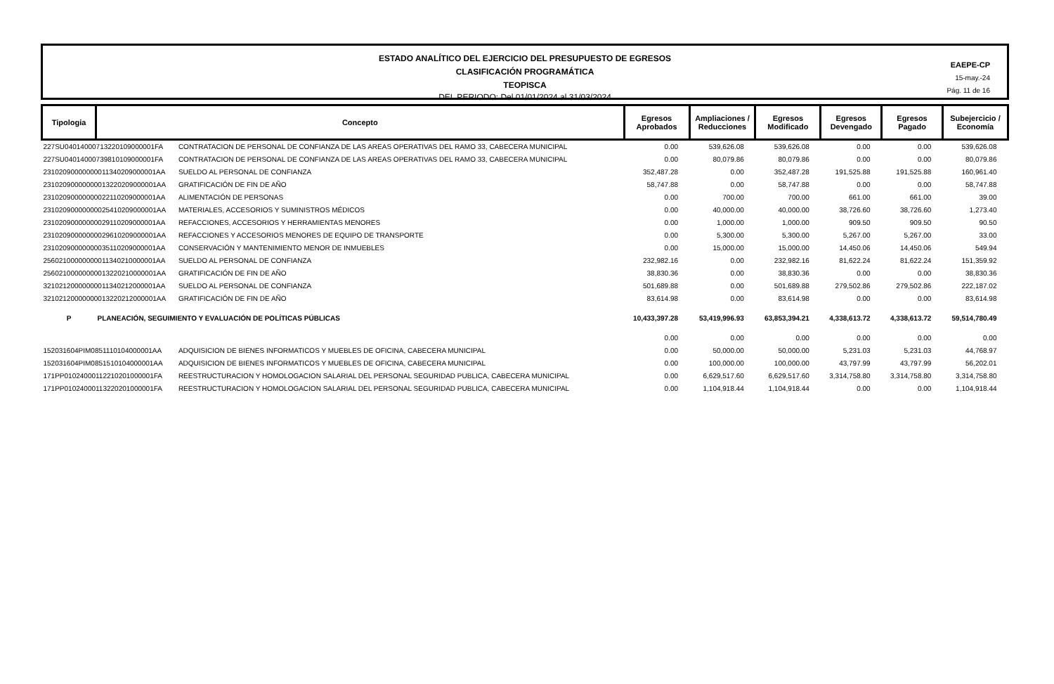ESTADO ANALÍTICO DEL EJERCICIO DEL PRESUPUESTO DE EGRESOS
CLASIFICACIÓN PROGRAMÁTICA
TEOPISCA
DEL PERIODO: Del 01/01/2024 al 31/03/2024
EAEPE-CP
15-may.-24
Pág. 11 de 16
| Tipologia | Concepto | | Egresos Aprobados | Ampliaciones / Reducciones | Egresos Modificado | Egresos Devengado | Egresos Pagado | Subejercicio / Economía |
| --- | --- | --- | --- | --- | --- | --- | --- | --- |
| 227SU04014000713220109000001FA | | CONTRATACION DE PERSONAL DE CONFIANZA DE LAS AREAS OPERATIVAS DEL RAMO 33, CABECERA MUNICIPAL | 0.00 | 539,626.08 | 539,626.08 | 0.00 | 0.00 | 539,626.08 |
| 227SU04014000739810109000001FA | | CONTRATACION DE PERSONAL DE CONFIANZA DE LAS AREAS OPERATIVAS DEL RAMO 33, CABECERA MUNICIPAL | 0.00 | 80,079.86 | 80,079.86 | 0.00 | 0.00 | 80,079.86 |
| 23102090000000011340209000001AA | | SUELDO AL PERSONAL DE CONFIANZA | 352,487.28 | 0.00 | 352,487.28 | 191,525.88 | 191,525.88 | 160,961.40 |
| 23102090000000013220209000001AA | | GRATIFICACIÓN DE FIN DE AÑO | 58,747.88 | 0.00 | 58,747.88 | 0.00 | 0.00 | 58,747.88 |
| 23102090000000022110209000001AA | | ALIMENTACIÓN DE PERSONAS | 0.00 | 700.00 | 700.00 | 661.00 | 661.00 | 39.00 |
| 23102090000000025410209000001AA | | MATERIALES, ACCESORIOS Y SUMINISTROS MÉDICOS | 0.00 | 40,000.00 | 40,000.00 | 38,726.60 | 38,726.60 | 1,273.40 |
| 23102090000000029110209000001AA | | REFACCIONES, ACCESORIOS Y HERRAMIENTAS MENORES | 0.00 | 1,000.00 | 1,000.00 | 909.50 | 909.50 | 90.50 |
| 23102090000000029610209000001AA | | REFACCIONES Y ACCESORIOS MENORES DE EQUIPO DE TRANSPORTE | 0.00 | 5,300.00 | 5,300.00 | 5,267.00 | 5,267.00 | 33.00 |
| 23102090000000035110209000001AA | | CONSERVACIÓN Y MANTENIMIENTO MENOR DE INMUEBLES | 0.00 | 15,000.00 | 15,000.00 | 14,450.06 | 14,450.06 | 549.94 |
| 25602100000000011340210000001AA | | SUELDO AL PERSONAL DE CONFIANZA | 232,982.16 | 0.00 | 232,982.16 | 81,622.24 | 81,622.24 | 151,359.92 |
| 25602100000000013220210000001AA | | GRATIFICACIÓN DE FIN DE AÑO | 38,830.36 | 0.00 | 38,830.36 | 0.00 | 0.00 | 38,830.36 |
| 32102120000000011340212000001AA | | SUELDO AL PERSONAL DE CONFIANZA | 501,689.88 | 0.00 | 501,689.88 | 279,502.86 | 279,502.86 | 222,187.02 |
| 32102120000000013220212000001AA | | GRATIFICACIÓN DE FIN DE AÑO | 83,614.98 | 0.00 | 83,614.98 | 0.00 | 0.00 | 83,614.98 |
| P | PLANEACIÓN, SEGUIMIENTO Y EVALUACIÓN DE POLÍTICAS PÚBLICAS | | 10,433,397.28 | 53,419,996.93 | 63,853,394.21 | 4,338,613.72 | 4,338,613.72 | 59,514,780.49 |
| | | | 0.00 | 0.00 | 0.00 | 0.00 | 0.00 | 0.00 |
| 152031604PIM0851110104000001AA | | ADQUISICION DE BIENES INFORMATICOS Y MUEBLES DE OFICINA, CABECERA MUNICIPAL | 0.00 | 50,000.00 | 50,000.00 | 5,231.03 | 5,231.03 | 44,768.97 |
| 152031604PIM0851510104000001AA | | ADQUISICION DE BIENES INFORMATICOS Y MUEBLES DE OFICINA, CABECERA MUNICIPAL | 0.00 | 100,000.00 | 100,000.00 | 43,797.99 | 43,797.99 | 56,202.01 |
| 171PP01024000112210201000001FA | | REESTRUCTURACION Y HOMOLOGACION SALARIAL DEL PERSONAL SEGURIDAD PUBLICA, CABECERA MUNICIPAL | 0.00 | 6,629,517.60 | 6,629,517.60 | 3,314,758.80 | 3,314,758.80 | 3,314,758.80 |
| 171PP01024000113220201000001FA | | REESTRUCTURACION Y HOMOLOGACION SALARIAL DEL PERSONAL SEGURIDAD PUBLICA, CABECERA MUNICIPAL | 0.00 | 1,104,918.44 | 1,104,918.44 | 0.00 | 0.00 | 1,104,918.44 |